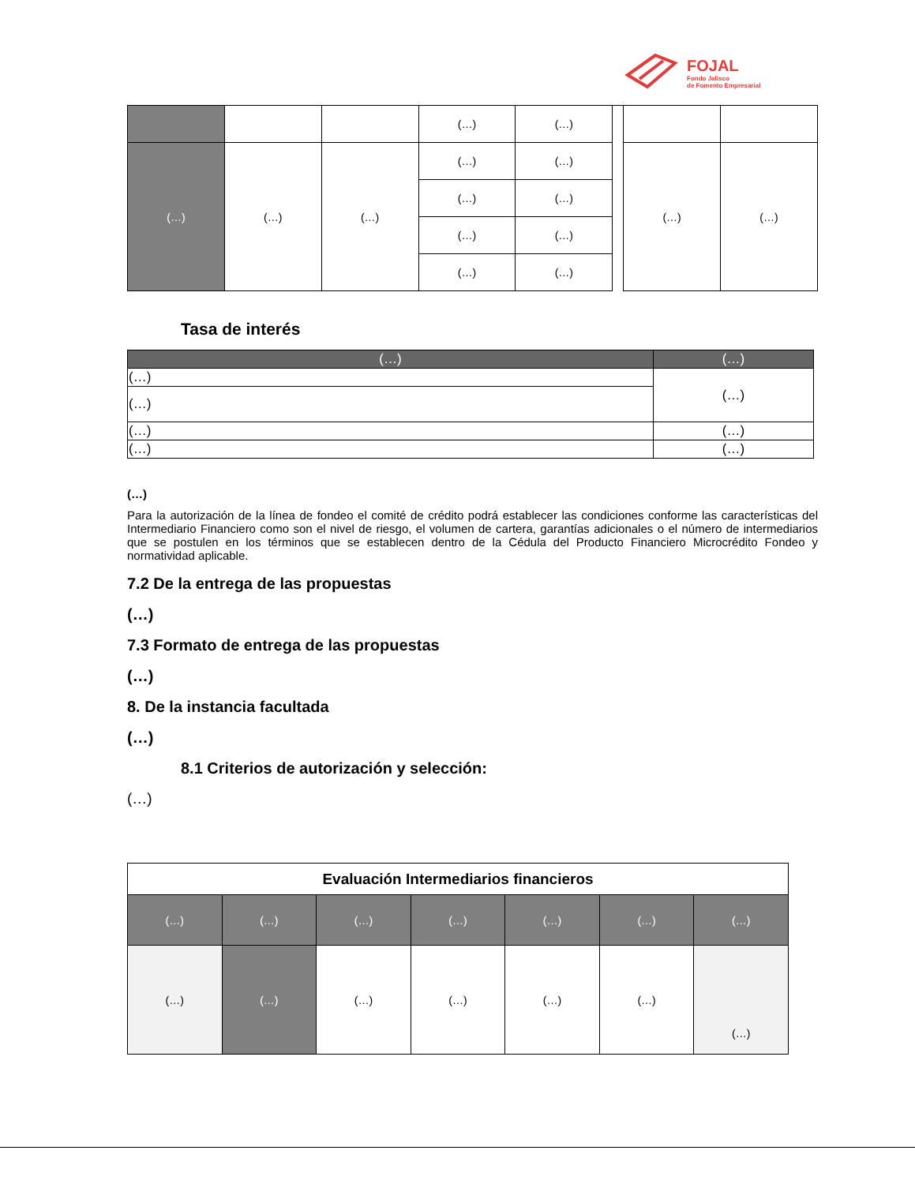FOJAL
Fondo Jalisco
de Fomento Empresarial
| | | | (…) | (…) | | | |
| (…) | (…) | (…) | (…) | (…) | | (…) | (…) |
| | | | (…) | (…) | | | |
| | | | (…) | (…) | | | |
| | | | (…) | (…) | | | |
Tasa de interés
| (…) | (…) |
| --- | --- |
| (…) | (…) |
| (…) | |
| (…) | (…) |
| (…) | (…) |
(…)
Para la autorización de la línea de fondeo el comité de crédito podrá establecer las condiciones conforme las características del Intermediario Financiero como son el nivel de riesgo, el volumen de cartera, garantías adicionales o el número de intermediarios que se postulen en los términos que se establecen dentro de la Cédula del Producto Financiero Microcrédito Fondeo y normatividad aplicable.
7.2 De la entrega de las propuestas
(…)
7.3 Formato de entrega de las propuestas
(…)
8. De la instancia facultada
(…)
8.1 Criterios de autorización y selección:
(…)
| Evaluación Intermediarios financieros | | | | | | |
| --- | --- | --- | --- | --- | --- | --- |
| (…) | (…) | (…) | (…) | (…) | (…) | (…) |
| (…) | (…) | (…) | (…) | (…) | (…) | (…) |